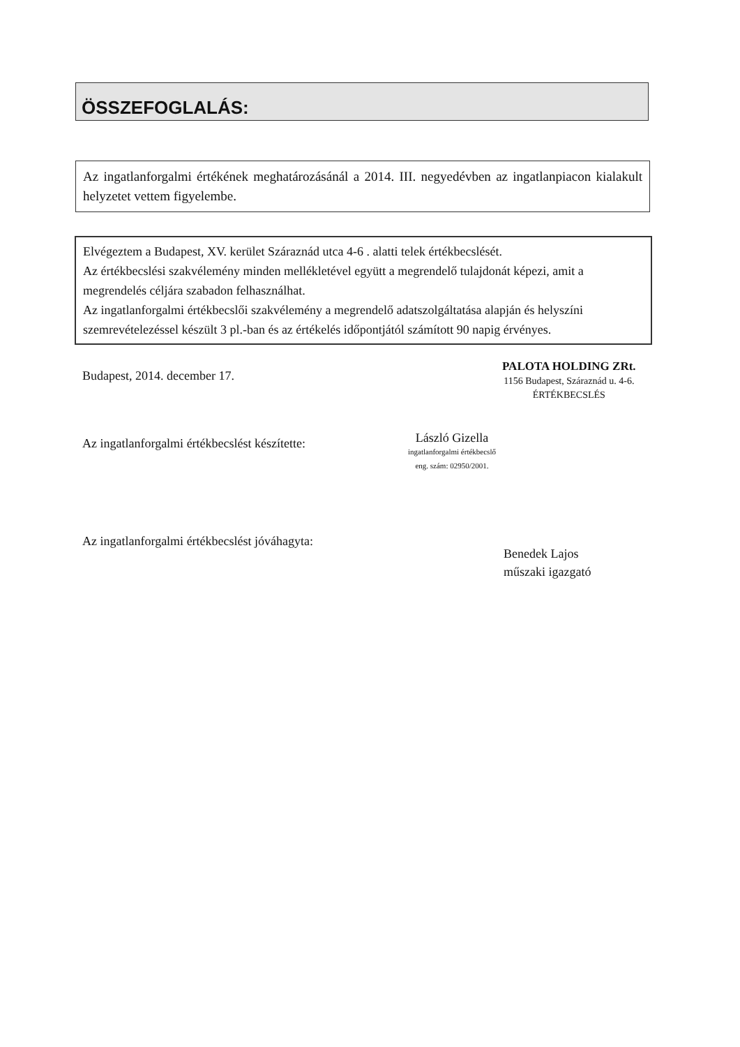ÖSSZEFOGLALÁS:
Az ingatlanforgalmi értékének meghatározásánál a 2014. III. negyedévben az ingatlanpiacon kialakult helyzetet vettem figyelembe.
Elvégeztem a Budapest, XV. kerület Száraznád utca 4-6 . alatti telek értékbecslését.
Az értékbecslési szakvélemény minden mellékletével együtt a megrendelő tulajdonát képezi, amit a megrendelés céljára szabadon felhasználhat.
Az ingatlanforgalmi értékbecslői szakvélemény a megrendelő adatszolgáltatása alapján és helyszíni szemrevételezéssel készült 3 pl.-ban és az értékelés időpontjától számított 90 napig érvényes.
Budapest, 2014. december 17.
PALOTA HOLDING ZRt.
1156 Budapest, Száraznád u. 4-6.
ÉRTÉKBECSLÉS
Az ingatlanforgalmi értékbecslést készítette:
László Gizella
ingatlanforgalmi értékbecslő
eng. szám: 02950/2001.
Az ingatlanforgalmi értékbecslést jóváhagyta:
Benedek Lajos
műszaki igazgató